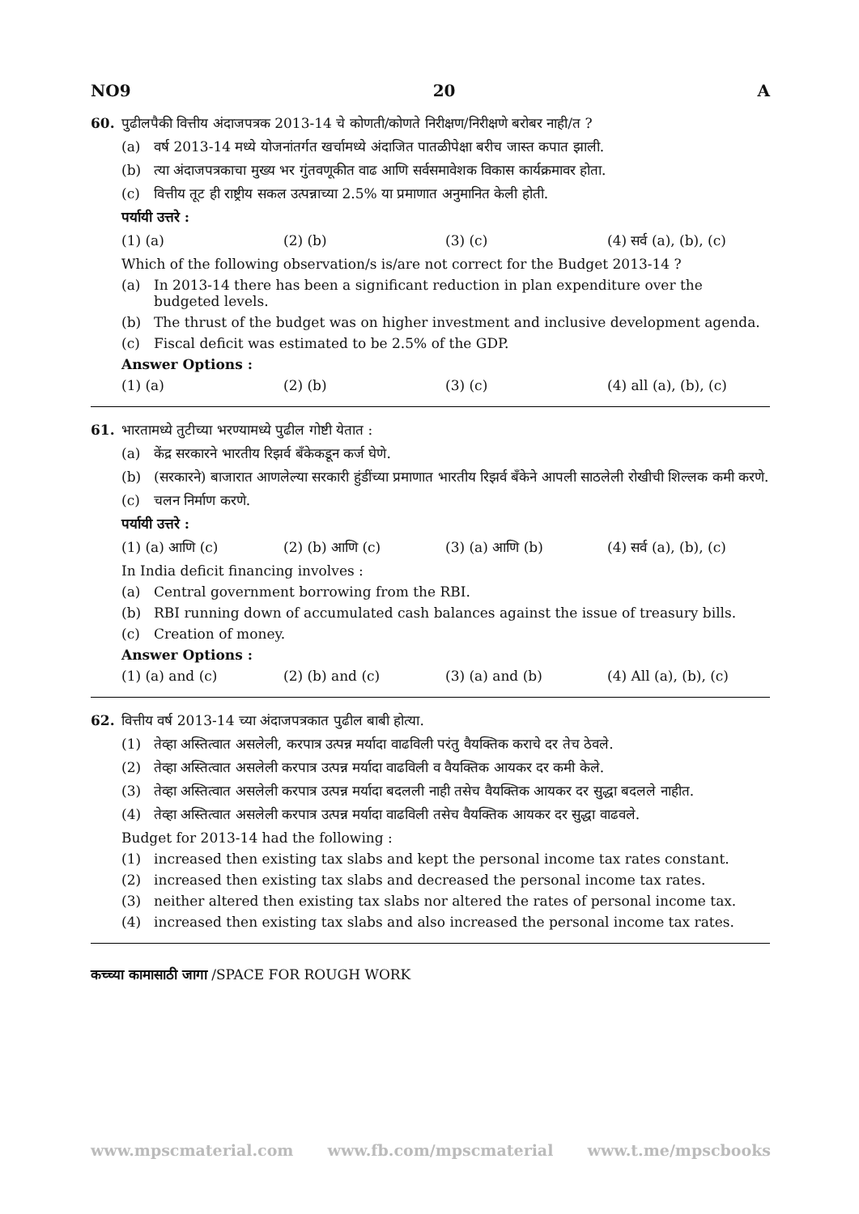NO9 20 A
60. पुढीलपैकी वित्तीय अंदाजपत्रक 2013-14 चे कोणती/कोणते निरीक्षण/निरीक्षणे बरोबर नाही/त ?
(a) वर्ष 2013-14 मध्ये योजनांतर्गत खर्चामध्ये अंदाजित पातळीपेक्षा बरीच जास्त कपात झाली.
(b) त्या अंदाजपत्रकाचा मुख्य भर गुंतवणूकीत वाढ आणि सर्वसमावेशक विकास कार्यक्रमावर होता.
(c) वित्तीय तूट ही राष्ट्रीय सकल उत्पन्नाच्या 2.5% या प्रमाणात अनुमानित केली होती.
पर्यायी उत्तरे :
(1) (a) (2) (b) (3) (c) (4) सर्व (a), (b), (c)
Which of the following observation/s is/are not correct for the Budget 2013-14 ?
(a) In 2013-14 there has been a significant reduction in plan expenditure over the budgeted levels.
(b) The thrust of the budget was on higher investment and inclusive development agenda.
(c) Fiscal deficit was estimated to be 2.5% of the GDP.
Answer Options :
(1) (a) (2) (b) (3) (c) (4) all (a), (b), (c)
61. भारतामध्ये तुटीच्या भरण्यामध्ये पुढील गोष्टी येतात :
(a) केंद्र सरकारने भारतीय रिझर्व बँकेकडून कर्ज घेणे.
(b) (सरकारने) बाजारात आणलेल्या सरकारी हुंडींच्या प्रमाणात भारतीय रिझर्व बँकेने आपली साठलेली रोखीची शिल्लक कमी करणे.
(c) चलन निर्माण करणे.
पर्यायी उत्तरे :
(1) (a) आणि (c) (2) (b) आणि (c) (3) (a) आणि (b) (4) सर्व (a), (b), (c)
In India deficit financing involves :
(a) Central government borrowing from the RBI.
(b) RBI running down of accumulated cash balances against the issue of treasury bills.
(c) Creation of money.
Answer Options :
(1) (a) and (c) (2) (b) and (c) (3) (a) and (b) (4) All (a), (b), (c)
62. वित्तीय वर्ष 2013-14 च्या अंदाजपत्रकात पुढील बाबी होत्या.
(1) तेव्हा अस्तित्वात असलेली, करपात्र उत्पन्न मर्यादा वाढविली परंतु वैयक्तिक कराचे दर तेच ठेवले.
(2) तेव्हा अस्तित्वात असलेली करपात्र उत्पन्न मर्यादा वाढविली व वैयक्तिक आयकर दर कमी केले.
(3) तेव्हा अस्तित्वात असलेली करपात्र उत्पन्न मर्यादा बदलली नाही तसेच वैयक्तिक आयकर दर सुद्धा बदलले नाहीत.
(4) तेव्हा अस्तित्वात असलेली करपात्र उत्पन्न मर्यादा वाढविली तसेच वैयक्तिक आयकर दर सुद्धा वाढवले.
Budget for 2013-14 had the following :
(1) increased then existing tax slabs and kept the personal income tax rates constant.
(2) increased then existing tax slabs and decreased the personal income tax rates.
(3) neither altered then existing tax slabs nor altered the rates of personal income tax.
(4) increased then existing tax slabs and also increased the personal income tax rates.
कच्च्या कामासाठी जागा /SPACE FOR ROUGH WORK
www.mpscmaterial.com www.fb.com/mpscmaterial www.t.me/mpscbooks